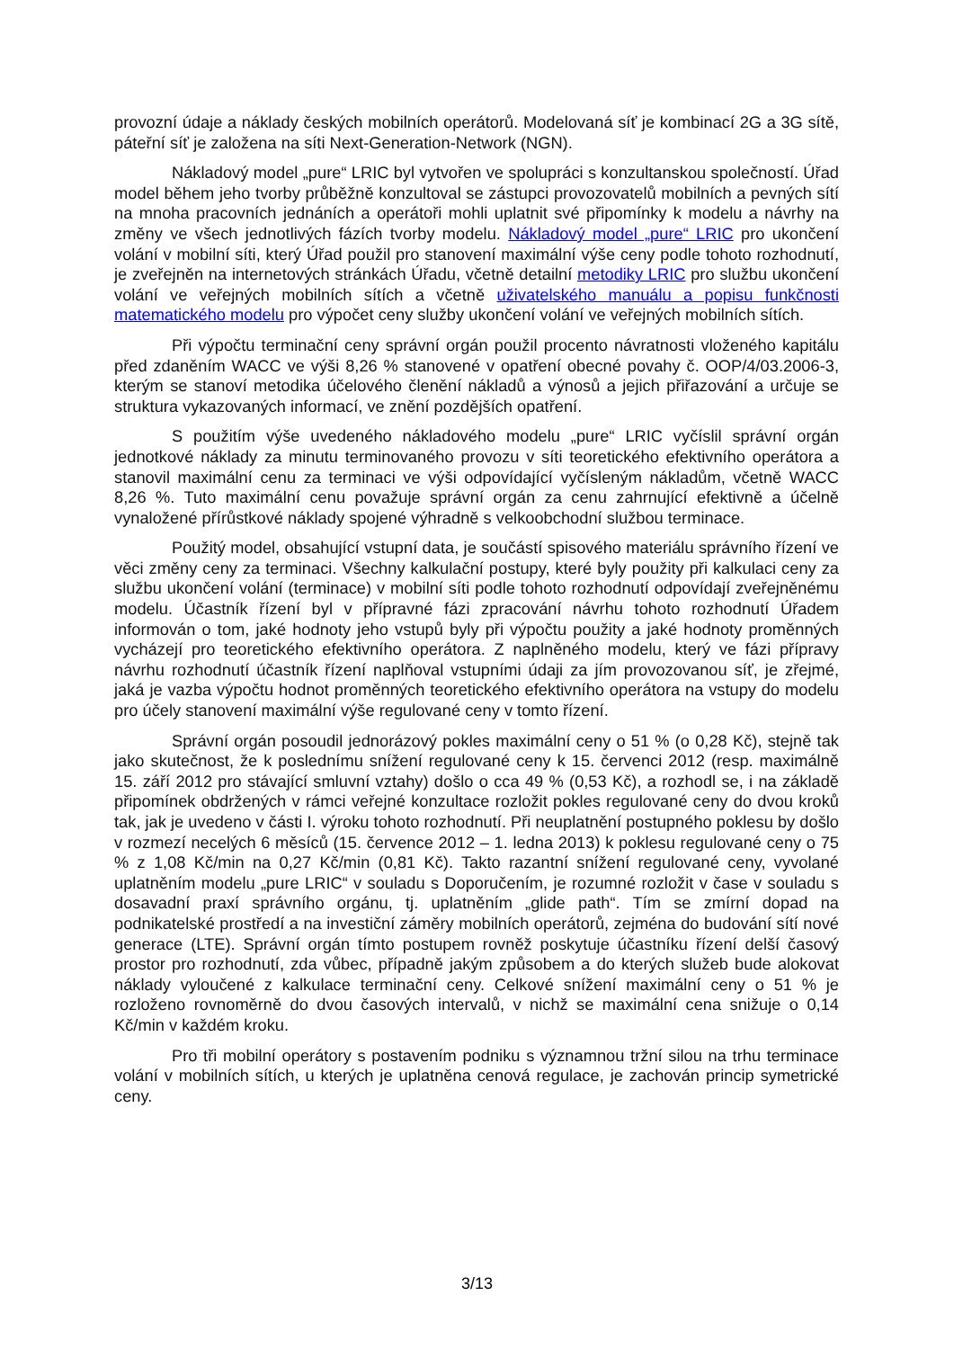provozní údaje a náklady českých mobilních operátorů. Modelovaná síť je kombinací 2G a 3G sítě, páteřní síť je založena na síti Next-Generation-Network (NGN).
Nákladový model „pure“ LRIC byl vytvořen ve spolupráci s konzultanskou společností. Úřad model během jeho tvorby průběžně konzultoval se zástupci provozovatelů mobilních a pevných sítí na mnoha pracovních jednáních a operátoři mohli uplatnit své připomínky k modelu a návrhy na změny ve všech jednotlivých fázích tvorby modelu. Nákladový model „pure“ LRIC pro ukončení volání v mobilní síti, který Úřad použil pro stanovení maximální výše ceny podle tohoto rozhodnutí, je zveřejněn na internetových stránkách Úřadu, včetně detailní metodiky LRIC pro službu ukončení volání ve veřejných mobilních sítích a včetně uživatelského manuálu a popisu funkčnosti matematického modelu pro výpočet ceny služby ukončení volání ve veřejných mobilních sítích.
Při výpočtu terminační ceny správní orgán použil procento návratnosti vloženého kapitálu před zdaněním WACC ve výši 8,26 % stanovené v opatření obecné povahy č. OOP/4/03.2006-3, kterým se stanoví metodika účelového členění nákladů a výnosů a jejich přiřazování a určuje se struktura vykazovaných informací, ve znění pozdějších opatření.
S použitím výše uvedeného nákladového modelu „pure“ LRIC vyčíslil správní orgán jednotkové náklady za minutu terminovaného provozu v síti teoretického efektivního operátora a stanovil maximální cenu za terminaci ve výši odpovídající vyčísleným nákladům, včetně WACC 8,26 %. Tuto maximální cenu považuje správní orgán za cenu zahrnující efektivně a účelně vynaložené přírůstkové náklady spojené výhradně s velkoobchodní službou terminace.
Použitý model, obsahující vstupní data, je součástí spisového materiálu správního řízení ve věci změny ceny za terminaci. Všechny kalkulační postupy, které byly použity při kalkulaci ceny za službu ukončení volání (terminace) v mobilní síti podle tohoto rozhodnutí odpovídají zveřejněnému modelu. Účastník řízení byl v přípravné fázi zpracování návrhu tohoto rozhodnutí Úřadem informován o tom, jaké hodnoty jeho vstupů byly při výpočtu použity a jaké hodnoty proměnných vycházejí pro teoretického efektivního operátora. Z naplněného modelu, který ve fázi přípravy návrhu rozhodnutí účastník řízení naplňoval vstupními údaji za jím provozovanou síť, je zřejmé, jaká je vazba výpočtu hodnot proměnných teoretického efektivního operátora na vstupy do modelu pro účely stanovení maximální výše regulované ceny v tomto řízení.
Správní orgán posoudil jednorázový pokles maximální ceny o 51 % (o 0,28 Kč), stejně tak jako skutečnost, že k poslednímu snížení regulované ceny k 15. červenci 2012 (resp. maximálně 15. září 2012 pro stávající smluvní vztahy) došlo o cca 49 % (0,53 Kč), a rozhodl se, i na základě připomínek obdržených v rámci veřejné konzultace rozložit pokles regulované ceny do dvou kroků tak, jak je uvedeno v části I. výroku tohoto rozhodnutí. Při neuplatnění postupného poklesu by došlo v rozmezí necelých 6 měsíců (15. července 2012 – 1. ledna 2013) k poklesu regulované ceny o 75 % z 1,08 Kč/min na 0,27 Kč/min (0,81 Kč). Takto razantní snížení regulované ceny, vyvolané uplatněním modelu „pure LRIC“ v souladu s Doporučením, je rozumné rozložit v čase v souladu s dosavadní praxí správního orgánu, tj. uplatněním „glide path“. Tím se zmírní dopad na podnikatelské prostředí a na investiční záměry mobilních operátorů, zejména do budování sítí nové generace (LTE). Správní orgán tímto postupem rovněž poskytuje účastníku řízení delší časový prostor pro rozhodnutí, zda vůbec, případně jakým způsobem a do kterých služeb bude alokovat náklady vyloučené z kalkulace terminační ceny. Celkové snížení maximální ceny o 51 % je rozloženo rovnoměrně do dvou časových intervalů, v nichž se maximální cena snižuje o 0,14 Kč/min v každém kroku.
Pro tři mobilní operátory s postavením podniku s významnou tržní silou na trhu terminace volání v mobilních sítích, u kterých je uplatněna cenová regulace, je zachován princip symetrické ceny.
3/13